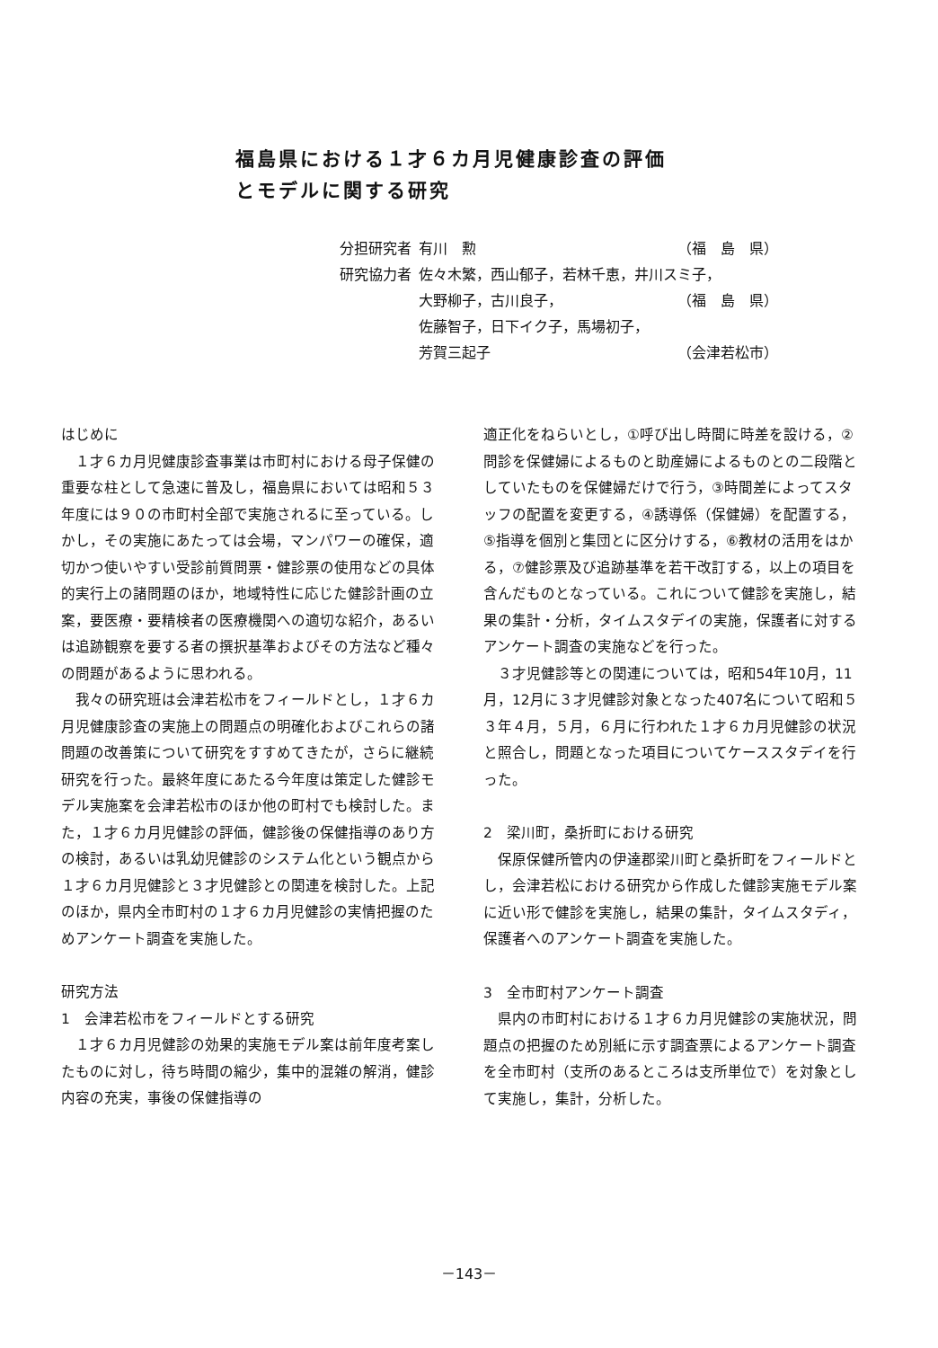福島県における１才６カ月児健康診査の評価
とモデルに関する研究
| 分担研究者 | 有川 勲 | （福 島 県） |
| 研究協力者 | 佐々木繁，西山郁子，若林千恵，井川スミ子， | |
| | 大野柳子，古川良子， | （福 島 県） |
| | 佐藤智子，日下イク子，馬場初子， | |
| | 芳賀三起子 | （会津若松市） |
はじめに
１才６カ月児健康診査事業は市町村における母子保健の重要な柱として急速に普及し，福島県においては昭和５３年度には９０の市町村全部で実施されるに至っている。しかし，その実施にあたっては会場，マンパワーの確保，適切かつ使いやすい受診前質問票・健診票の使用などの具体的実行上の諸問題のほか，地域特性に応じた健診計画の立案，要医療・要精検者の医療機関への適切な紹介，あるいは追跡観察を要する者の撰択基準およびその方法など種々の問題があるように思われる。
我々の研究班は会津若松市をフィールドとし，１才６カ月児健康診査の実施上の問題点の明確化およびこれらの諸問題の改善策について研究をすすめてきたが，さらに継続研究を行った。最終年度にあたる今年度は策定した健診モデル実施案を会津若松市のほか他の町村でも検討した。また，１才６カ月児健診の評価，健診後の保健指導のあり方の検討，あるいは乳幼児健診のシステム化という観点から１才６カ月児健診と３才児健診との関連を検討した。上記のほか，県内全市町村の１才６カ月児健診の実情把握のためアンケート調査を実施した。
研究方法
1　会津若松市をフィールドとする研究
１才６カ月児健診の効果的実施モデル案は前年度考案したものに対し，待ち時間の縮少，集中的混雑の解消，健診内容の充実，事後の保健指導の
適正化をねらいとし，①呼び出し時間に時差を設ける，②問診を保健婦によるものと助産婦によるものとの二段階としていたものを保健婦だけで行う，③時間差によってスタッフの配置を変更する，④誘導係（保健婦）を配置する，⑤指導を個別と集団とに区分けする，⑥教材の活用をはかる，⑦健診票及び追跡基準を若干改訂する，以上の項目を含んだものとなっている。これについて健診を実施し，結果の集計・分析，タイムスタデイの実施，保護者に対するアンケート調査の実施などを行った。
３才児健診等との関連については，昭和54年10月，11月，12月に３才児健診対象となった407名について昭和５３年４月，５月，６月に行われた１才６カ月児健診の状況と照合し，問題となった項目についてケーススタデイを行った。
2　梁川町，桑折町における研究
保原保健所管内の伊達郡梁川町と桑折町をフィールドとし，会津若松における研究から作成した健診実施モデル案に近い形で健診を実施し，結果の集計，タイムスタディ，保護者へのアンケート調査を実施した。
3　全市町村アンケート調査
県内の市町村における１才６カ月児健診の実施状況，問題点の把握のため別紙に示す調査票によるアンケート調査を全市町村（支所のあるところは支所単位で）を対象として実施し，集計，分析した。
－143－